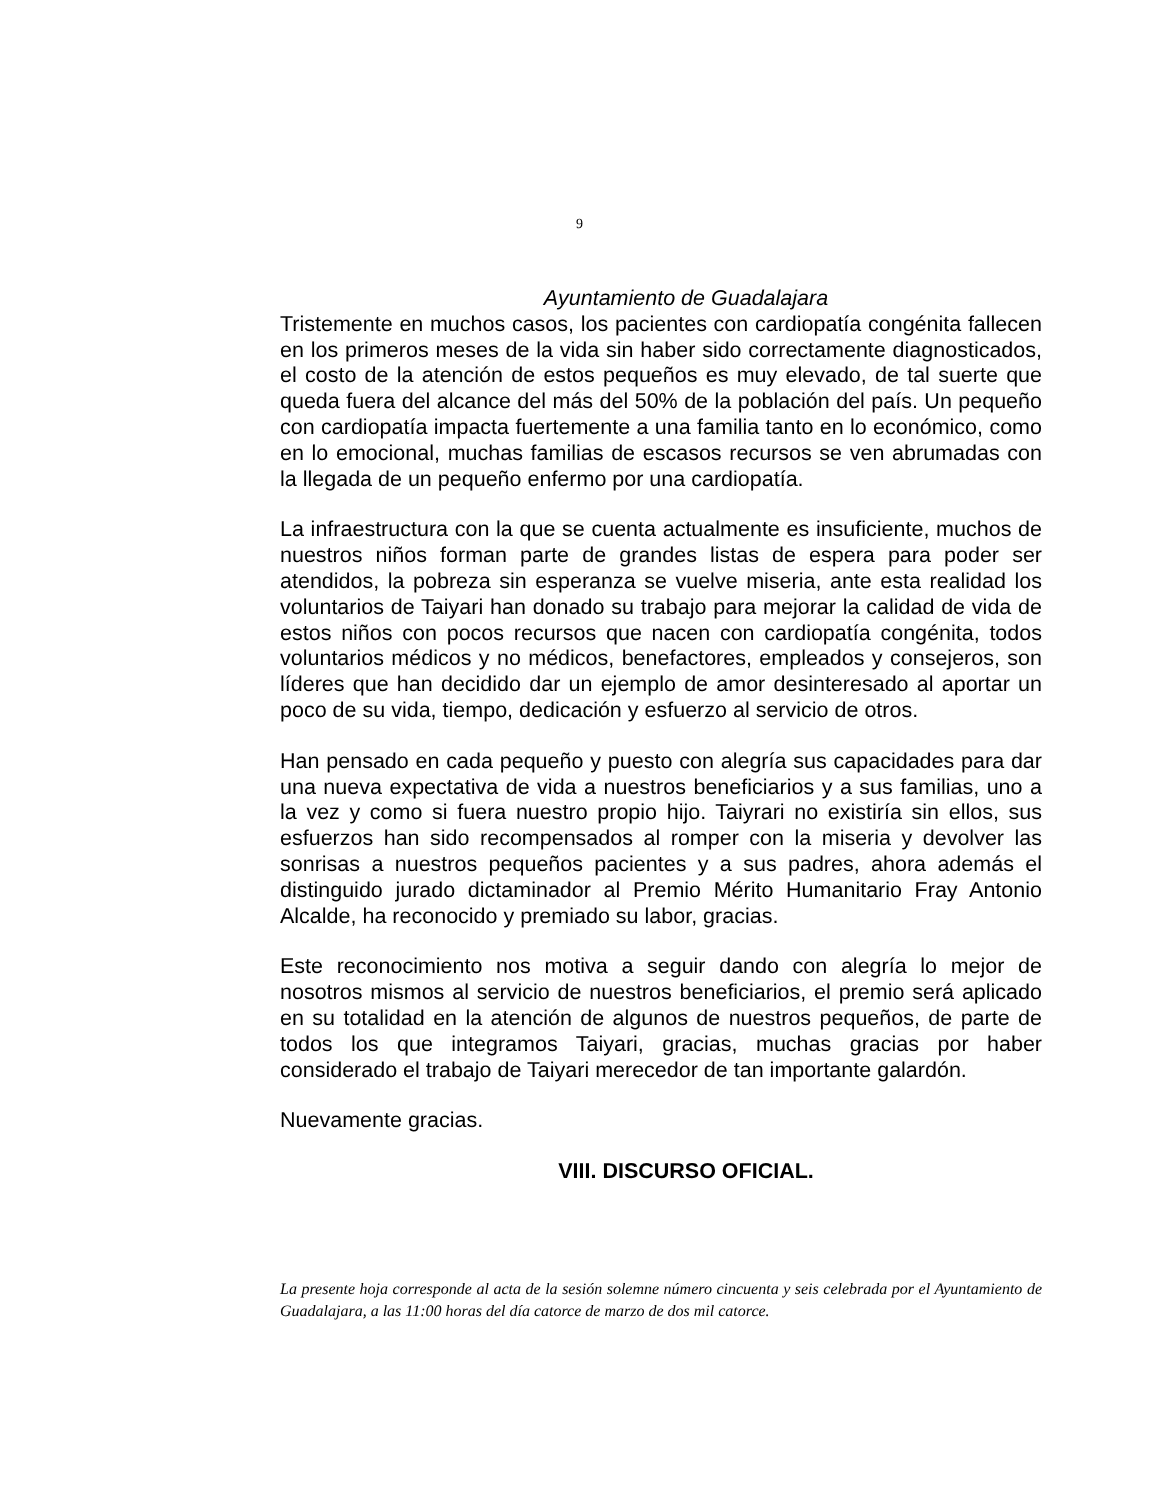9
Ayuntamiento de Guadalajara
Tristemente en muchos casos, los pacientes con cardiopatía congénita fallecen en los primeros meses de la vida sin haber sido correctamente diagnosticados, el costo de la atención de estos pequeños es muy elevado, de tal suerte que queda fuera del alcance del más del 50% de la población del país. Un pequeño con cardiopatía impacta fuertemente a una familia tanto en lo económico, como en lo emocional, muchas familias de escasos recursos se ven abrumadas con la llegada de un pequeño enfermo por una cardiopatía.
La infraestructura con la que se cuenta actualmente es insuficiente, muchos de nuestros niños forman parte de grandes listas de espera para poder ser atendidos, la pobreza sin esperanza se vuelve miseria, ante esta realidad los voluntarios de Taiyari han donado su trabajo para mejorar la calidad de vida de estos niños con pocos recursos que nacen con cardiopatía congénita, todos voluntarios médicos y no médicos, benefactores, empleados y consejeros, son líderes que han decidido dar un ejemplo de amor desinteresado al aportar un poco de su vida, tiempo, dedicación y esfuerzo al servicio de otros.
Han pensado en cada pequeño y puesto con alegría sus capacidades para dar una nueva expectativa de vida a nuestros beneficiarios y a sus familias, uno a la vez y como si fuera nuestro propio hijo. Taiyrari no existiría sin ellos, sus esfuerzos han sido recompensados al romper con la miseria y devolver las sonrisas a nuestros pequeños pacientes y a sus padres, ahora además el distinguido jurado dictaminador al Premio Mérito Humanitario Fray Antonio Alcalde, ha reconocido y premiado su labor, gracias.
Este reconocimiento nos motiva a seguir dando con alegría lo mejor de nosotros mismos al servicio de nuestros beneficiarios, el premio será aplicado en su totalidad en la atención de algunos de nuestros pequeños, de parte de todos los que integramos Taiyari, gracias, muchas gracias por haber considerado el trabajo de Taiyari merecedor de tan importante galardón.
Nuevamente gracias.
VIII. DISCURSO OFICIAL.
La presente hoja corresponde al acta de la sesión solemne número cincuenta y seis celebrada por el Ayuntamiento de Guadalajara, a las 11:00 horas del día catorce de marzo de dos mil catorce.